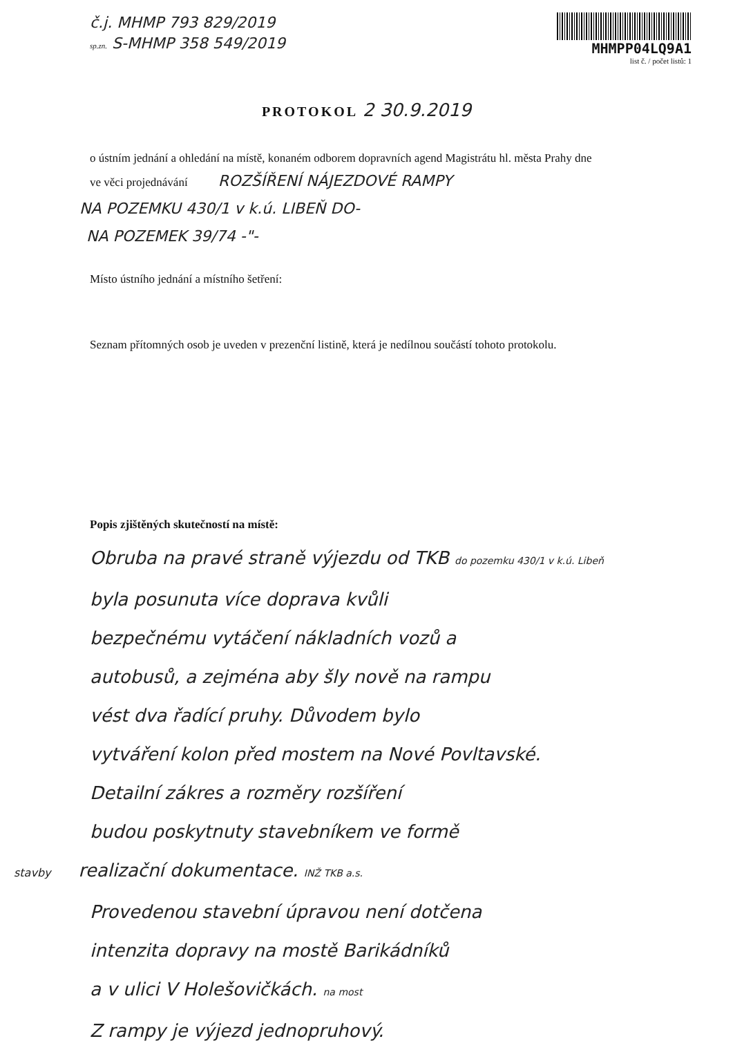č.j. MHMP 793 829/2019
sp.zn. S-MHMP 358 549/2019
MHMPP04LQ9A1
list č. / počet listů: 1
PROTOKOL 2 30.9.2019
o ústním jednání a ohledání na místě, konaném odborem dopravních agend Magistrátu hl. města Prahy dne
ve věci projednávání ROZŠÍŘENÍ NÁJEZDOVÉ RAMPY
NA POZEMKU 430/1 v k.ú. LIBEŇ DO-
NA POZEMEK 39/74 -"-
Místo ústního jednání a místního šetření:
Seznam přítomných osob je uveden v prezenční listině, která je nedílnou součástí tohoto protokolu.
Popis zjištěných skutečností na místě:
Obruba na pravé straně výjezdu od TKB do pozemku 430/1 v k.ú. Libeň
byla posunuta více doprava kvůli
bezpečnému vytáčení nákladních vozů a
autobusů, a zejména aby šly nově na rampu
vést dva řadící pruhy. Důvodem bylo
vytváření kolon před mostem na Nové Povltavské.
Detailní zákres a rozměry rozšíření
budou poskytnuty stavebníkem ve formě
stavby realizační dokumentace. INŽ TKB a.s.
Provedenou stavební úpravou není dotčena
intenzita dopravy na mostě Barikádníků
a v ulici V Holešovičkách. na most
Z rampy je výjezd jednopruhový.